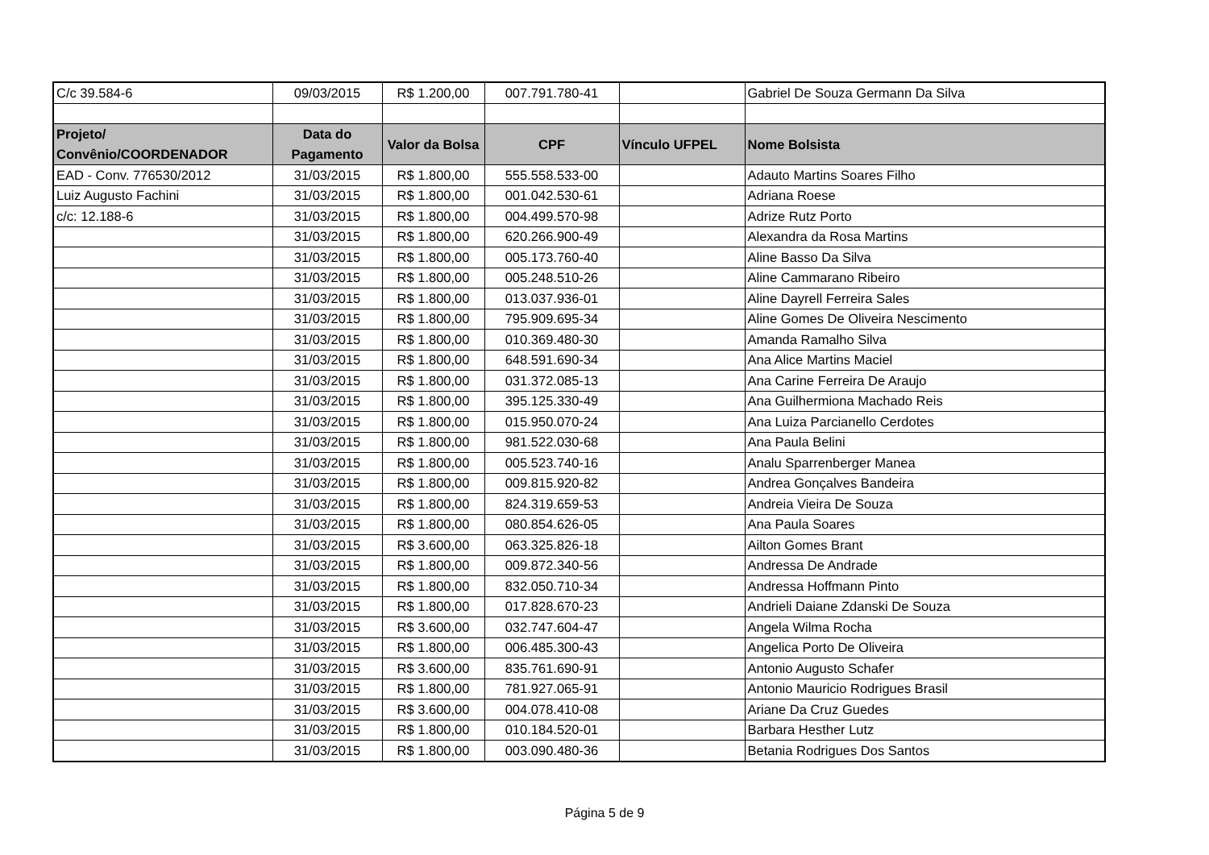| C/c 39.584-6 | 09/03/2015 | R$ 1.200,00 | 007.791.780-41 | | Gabriel De Souza Germann Da Silva |
| Projeto/ Convênio/COORDENADOR | Data do Pagamento | Valor da Bolsa | CPF | Vínculo UFPEL | Nome Bolsista |
| EAD - Conv. 776530/2012 | 31/03/2015 | R$ 1.800,00 | 555.558.533-00 | | Adauto Martins Soares Filho |
| Luiz Augusto Fachini | 31/03/2015 | R$ 1.800,00 | 001.042.530-61 | | Adriana Roese |
| c/c: 12.188-6 | 31/03/2015 | R$ 1.800,00 | 004.499.570-98 | | Adrize Rutz Porto |
| | 31/03/2015 | R$ 1.800,00 | 620.266.900-49 | | Alexandra da Rosa Martins |
| | 31/03/2015 | R$ 1.800,00 | 005.173.760-40 | | Aline Basso Da Silva |
| | 31/03/2015 | R$ 1.800,00 | 005.248.510-26 | | Aline Cammarano Ribeiro |
| | 31/03/2015 | R$ 1.800,00 | 013.037.936-01 | | Aline Dayrell Ferreira Sales |
| | 31/03/2015 | R$ 1.800,00 | 795.909.695-34 | | Aline Gomes De Oliveira Nescimento |
| | 31/03/2015 | R$ 1.800,00 | 010.369.480-30 | | Amanda Ramalho Silva |
| | 31/03/2015 | R$ 1.800,00 | 648.591.690-34 | | Ana Alice Martins Maciel |
| | 31/03/2015 | R$ 1.800,00 | 031.372.085-13 | | Ana Carine Ferreira De Araujo |
| | 31/03/2015 | R$ 1.800,00 | 395.125.330-49 | | Ana Guilhermiona Machado Reis |
| | 31/03/2015 | R$ 1.800,00 | 015.950.070-24 | | Ana Luiza Parcianello Cerdotes |
| | 31/03/2015 | R$ 1.800,00 | 981.522.030-68 | | Ana Paula Belini |
| | 31/03/2015 | R$ 1.800,00 | 005.523.740-16 | | Analu Sparrenberger Manea |
| | 31/03/2015 | R$ 1.800,00 | 009.815.920-82 | | Andrea Gonçalves Bandeira |
| | 31/03/2015 | R$ 1.800,00 | 824.319.659-53 | | Andreia Vieira De Souza |
| | 31/03/2015 | R$ 1.800,00 | 080.854.626-05 | | Ana Paula Soares |
| | 31/03/2015 | R$ 3.600,00 | 063.325.826-18 | | Ailton Gomes Brant |
| | 31/03/2015 | R$ 1.800,00 | 009.872.340-56 | | Andressa De Andrade |
| | 31/03/2015 | R$ 1.800,00 | 832.050.710-34 | | Andressa Hoffmann Pinto |
| | 31/03/2015 | R$ 1.800,00 | 017.828.670-23 | | Andrieli Daiane Zdanski De Souza |
| | 31/03/2015 | R$ 3.600,00 | 032.747.604-47 | | Angela Wilma Rocha |
| | 31/03/2015 | R$ 1.800,00 | 006.485.300-43 | | Angelica Porto De Oliveira |
| | 31/03/2015 | R$ 3.600,00 | 835.761.690-91 | | Antonio Augusto Schafer |
| | 31/03/2015 | R$ 1.800,00 | 781.927.065-91 | | Antonio Mauricio Rodrigues Brasil |
| | 31/03/2015 | R$ 3.600,00 | 004.078.410-08 | | Ariane Da Cruz Guedes |
| | 31/03/2015 | R$ 1.800,00 | 010.184.520-01 | | Barbara Hesther Lutz |
| | 31/03/2015 | R$ 1.800,00 | 003.090.480-36 | | Betania Rodrigues Dos Santos |
Página 5 de 9